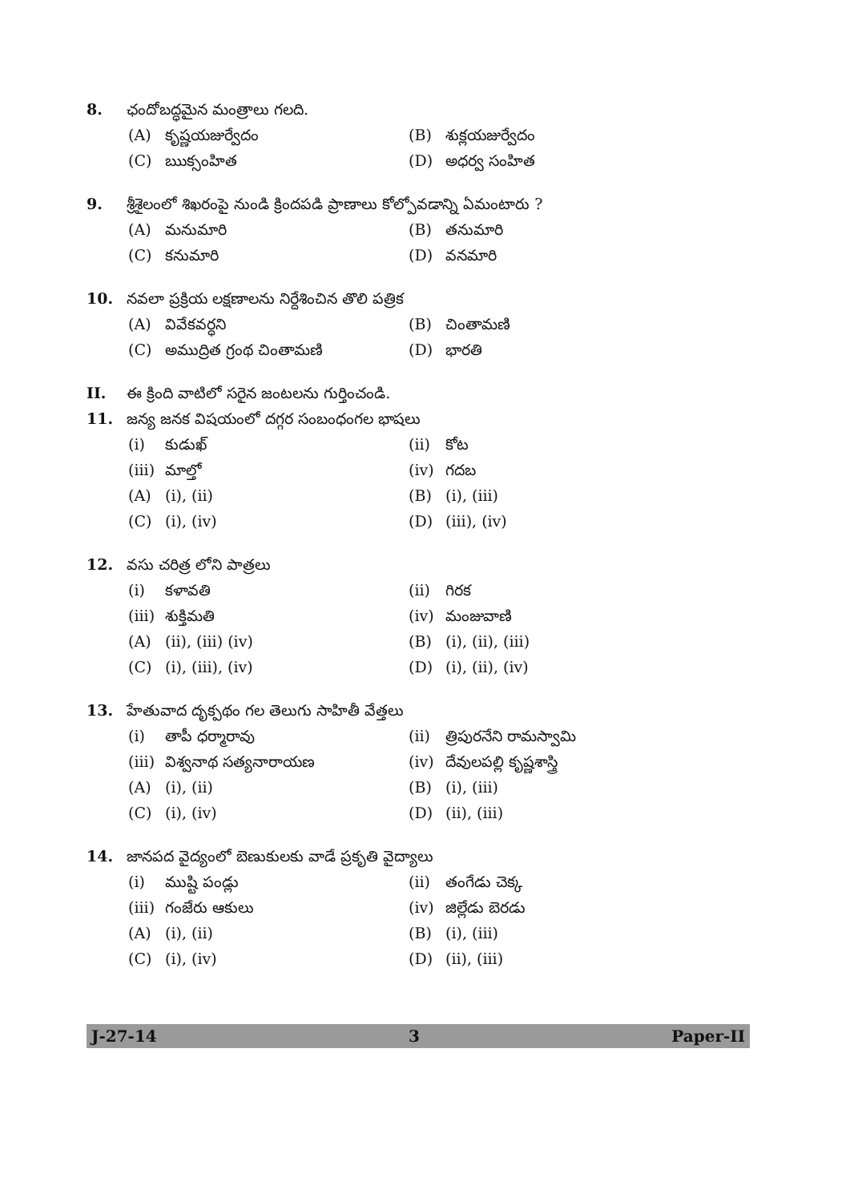8. ఛందోబద్ధమైన మంత్రాలు గలది.
(A) కృష్ణయజుర్వేదం (B) శుక్లయజుర్వేదం
(C) ఋక్సంహిత (D) అధర్వ సంహిత
9. శ్రీశైలంలో శిఖరంపై నుండి క్రిందపడి ప్రాణాలు కోల్పోవడాన్ని ఏమంటారు ?
(A) మనుమారి (B) తనుమారి
(C) కనుమారి (D) వనమారి
10. నవలా ప్రక్రియ లక్షణాలను నిర్దేశించిన తొలి పత్రిక
(A) వివేకవర్ధని (B) చింతామణి
(C) అముద్రిత గ్రంథ చింతామణి (D) భారతి
II. ఈ క్రింది వాటిలో సరైన జంటలను గుర్తించండి.
11. జన్య జనక విషయంలో దగ్గర సంబంధంగల భాషలు
(i) కుడుఖ్ (ii) కోట
(iii) మాల్తో (iv) గదబ
(A) (i), (ii) (B) (i), (iii)
(C) (i), (iv) (D) (iii), (iv)
12. వసు చరిత్ర లోని పాత్రలు
(i) కళావతి (ii) గిరక
(iii) శుక్తిమతి (iv) మంజువాణి
(A) (ii), (iii) (iv) (B) (i), (ii), (iii)
(C) (i), (iii), (iv) (D) (i), (ii), (iv)
13. హేతువాద దృక్పథం గల తెలుగు సాహితీ వేత్తలు
(i) తాపీ ధర్మారావు (ii) త్రిపురనేని రామస్వామి
(iii) విశ్వనాథ సత్యనారాయణ (iv) దేవులపల్లి కృష్ణశాస్త్రి
(A) (i), (ii) (B) (i), (iii)
(C) (i), (iv) (D) (ii), (iii)
14. జానపద వైద్యంలో బెణుకులకు వాడే ప్రకృతి వైద్యాలు
(i) ముష్టి పండ్లు (ii) తంగేడు చెక్క
(iii) గంజేరు ఆకులు (iv) జిల్లేడు బెరడు
(A) (i), (ii) (B) (i), (iii)
(C) (i), (iv) (D) (ii), (iii)
J-27-14 3 Paper-II